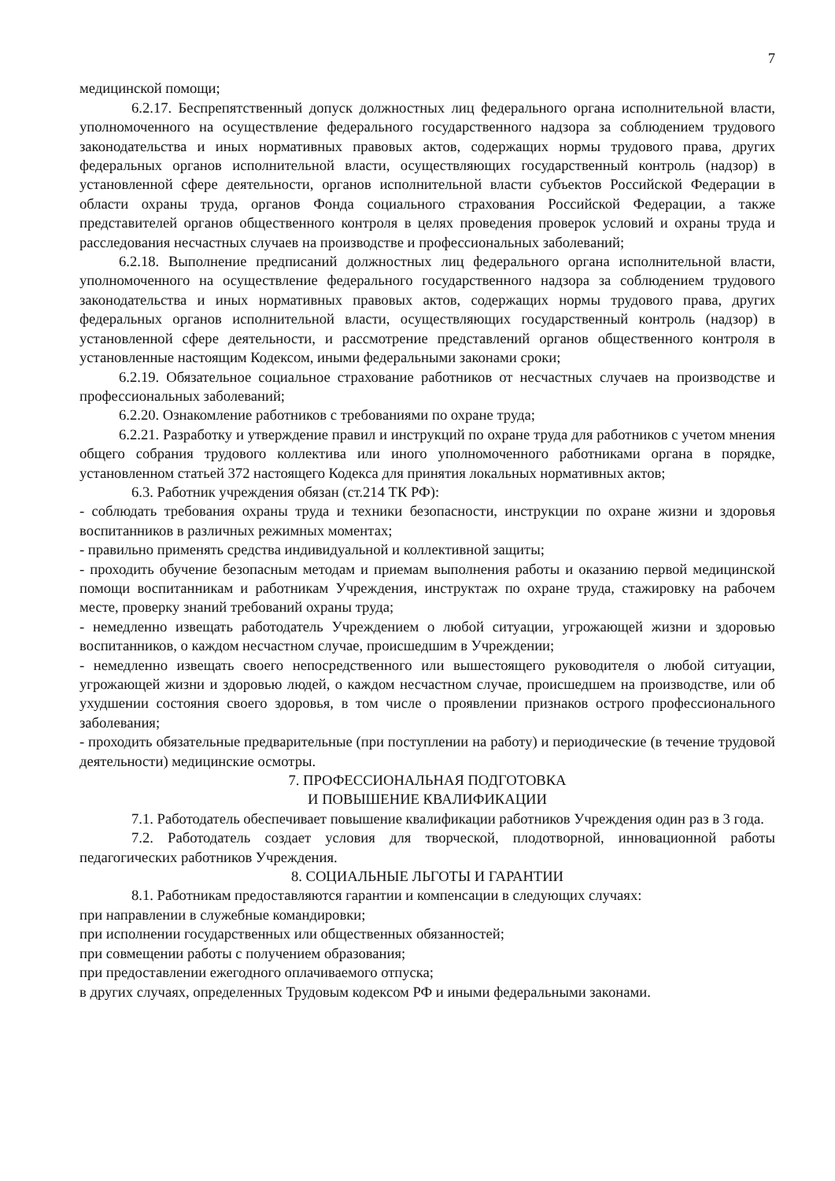7
медицинской помощи;
6.2.17. Беспрепятственный допуск должностных лиц федерального органа исполнительной власти, уполномоченного на осуществление федерального государственного надзора за соблюдением трудового законодательства и иных нормативных правовых актов, содержащих нормы трудового права, других федеральных органов исполнительной власти, осуществляющих государственный контроль (надзор) в установленной сфере деятельности, органов исполнительной власти субъектов Российской Федерации в области охраны труда, органов Фонда социального страхования Российской Федерации, а также представителей органов общественного контроля в целях проведения проверок условий и охраны труда и расследования несчастных случаев на производстве и профессиональных заболеваний;
6.2.18. Выполнение предписаний должностных лиц федерального органа исполнительной власти, уполномоченного на осуществление федерального государственного надзора за соблюдением трудового законодательства и иных нормативных правовых актов, содержащих нормы трудового права, других федеральных органов исполнительной власти, осуществляющих государственный контроль (надзор) в установленной сфере деятельности, и рассмотрение представлений органов общественного контроля в установленные настоящим Кодексом, иными федеральными законами сроки;
6.2.19. Обязательное социальное страхование работников от несчастных случаев на производстве и профессиональных заболеваний;
6.2.20. Ознакомление работников с требованиями по охране труда;
6.2.21. Разработку и утверждение правил и инструкций по охране труда для работников с учетом мнения общего собрания трудового коллектива или иного уполномоченного работниками органа в порядке, установленном статьей 372 настоящего Кодекса для принятия локальных нормативных актов;
6.3. Работник учреждения обязан (ст.214 ТК РФ):
- соблюдать требования охраны труда и техники безопасности, инструкции по охране жизни и здоровья воспитанников в различных режимных моментах;
- правильно применять средства индивидуальной и коллективной защиты;
- проходить обучение безопасным методам и приемам выполнения работы и оказанию первой медицинской помощи воспитанникам и работникам Учреждения, инструктаж по охране труда, стажировку на рабочем месте, проверку знаний требований охраны труда;
- немедленно извещать работодатель Учреждением о любой ситуации, угрожающей жизни и здоровью воспитанников, о каждом несчастном случае, происшедшим в Учреждении;
- немедленно извещать своего непосредственного или вышестоящего руководителя о любой ситуации, угрожающей жизни и здоровью людей, о каждом несчастном случае, происшедшем на производстве, или об ухудшении состояния своего здоровья, в том числе о проявлении признаков острого профессионального заболевания;
- проходить обязательные предварительные (при поступлении на работу) и периодические (в течение трудовой деятельности) медицинские осмотры.
7. ПРОФЕССИОНАЛЬНАЯ ПОДГОТОВКА
И ПОВЫШЕНИЕ КВАЛИФИКАЦИИ
7.1. Работодатель обеспечивает повышение квалификации работников Учреждения один раз в 3 года.
7.2. Работодатель создает условия для творческой, плодотворной, инновационной работы педагогических работников Учреждения.
8. СОЦИАЛЬНЫЕ ЛЬГОТЫ И ГАРАНТИИ
8.1. Работникам предоставляются гарантии и компенсации в следующих случаях:
при направлении в служебные командировки;
при исполнении государственных или общественных обязанностей;
при совмещении работы с получением образования;
при предоставлении ежегодного оплачиваемого отпуска;
в других случаях, определенных Трудовым кодексом РФ и иными федеральными законами.